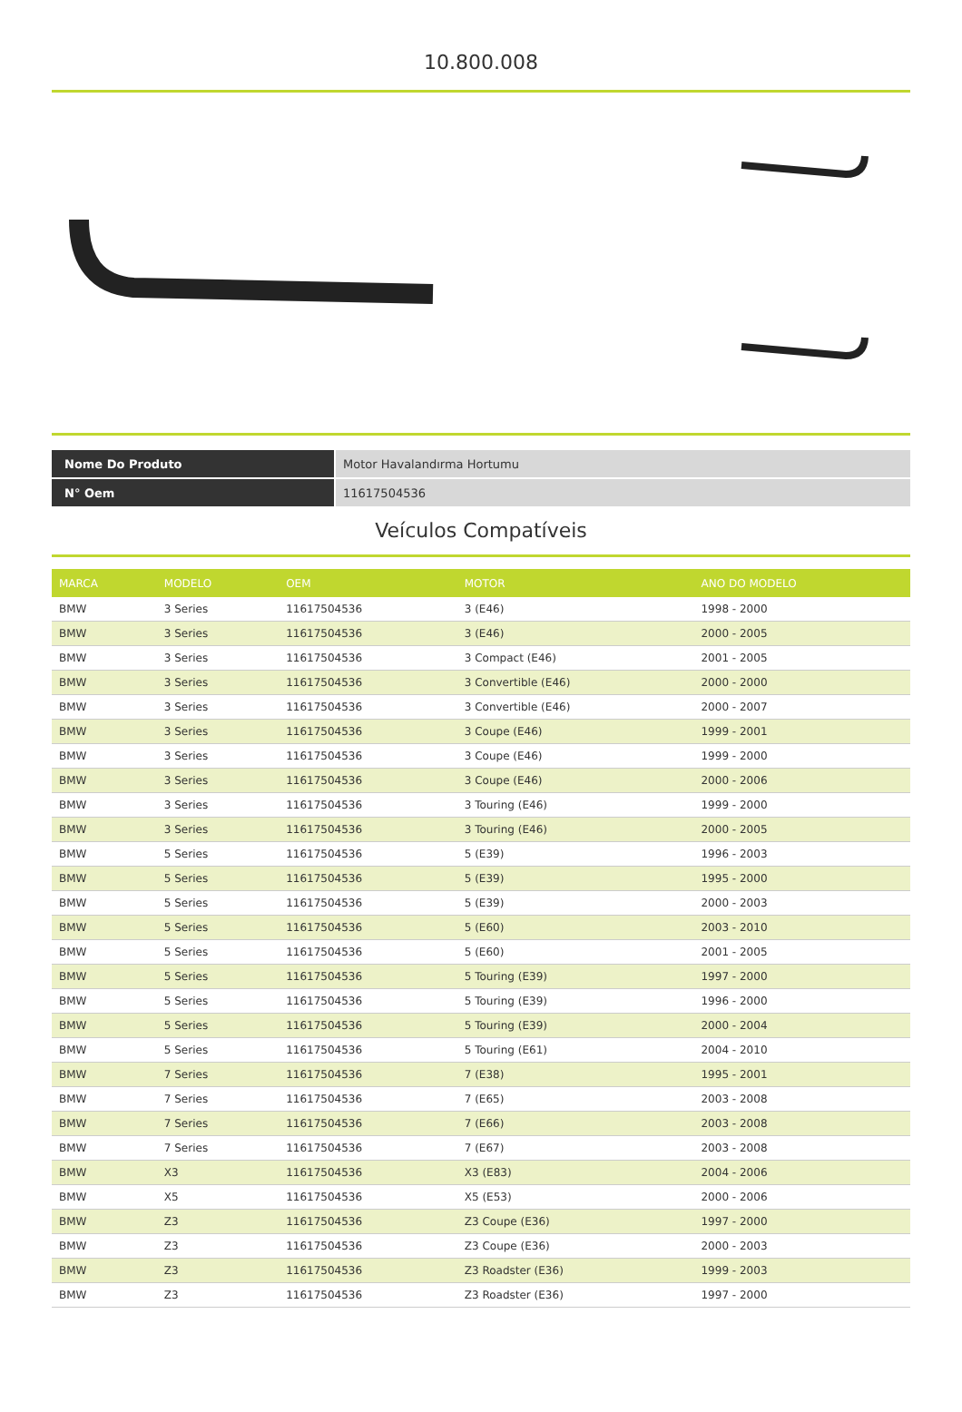10.800.008
| Nome Do Produto | Motor Havalandırma Hortumu |
| N° Oem | 11617504536 |
Veículos Compatíveis
| MARCA | MODELO | OEM | MOTOR | ANO DO MODELO |
| --- | --- | --- | --- | --- |
| BMW | 3 Series | 11617504536 | 3 (E46) | 1998 - 2000 |
| BMW | 3 Series | 11617504536 | 3 (E46) | 2000 - 2005 |
| BMW | 3 Series | 11617504536 | 3 Compact (E46) | 2001 - 2005 |
| BMW | 3 Series | 11617504536 | 3 Convertible (E46) | 2000 - 2000 |
| BMW | 3 Series | 11617504536 | 3 Convertible (E46) | 2000 - 2007 |
| BMW | 3 Series | 11617504536 | 3 Coupe (E46) | 1999 - 2001 |
| BMW | 3 Series | 11617504536 | 3 Coupe (E46) | 1999 - 2000 |
| BMW | 3 Series | 11617504536 | 3 Coupe (E46) | 2000 - 2006 |
| BMW | 3 Series | 11617504536 | 3 Touring (E46) | 1999 - 2000 |
| BMW | 3 Series | 11617504536 | 3 Touring (E46) | 2000 - 2005 |
| BMW | 5 Series | 11617504536 | 5 (E39) | 1996 - 2003 |
| BMW | 5 Series | 11617504536 | 5 (E39) | 1995 - 2000 |
| BMW | 5 Series | 11617504536 | 5 (E39) | 2000 - 2003 |
| BMW | 5 Series | 11617504536 | 5 (E60) | 2003 - 2010 |
| BMW | 5 Series | 11617504536 | 5 (E60) | 2001 - 2005 |
| BMW | 5 Series | 11617504536 | 5 Touring (E39) | 1997 - 2000 |
| BMW | 5 Series | 11617504536 | 5 Touring (E39) | 1996 - 2000 |
| BMW | 5 Series | 11617504536 | 5 Touring (E39) | 2000 - 2004 |
| BMW | 5 Series | 11617504536 | 5 Touring (E61) | 2004 - 2010 |
| BMW | 7 Series | 11617504536 | 7 (E38) | 1995 - 2001 |
| BMW | 7 Series | 11617504536 | 7 (E65) | 2003 - 2008 |
| BMW | 7 Series | 11617504536 | 7 (E66) | 2003 - 2008 |
| BMW | 7 Series | 11617504536 | 7 (E67) | 2003 - 2008 |
| BMW | X3 | 11617504536 | X3 (E83) | 2004 - 2006 |
| BMW | X5 | 11617504536 | X5 (E53) | 2000 - 2006 |
| BMW | Z3 | 11617504536 | Z3 Coupe (E36) | 1997 - 2000 |
| BMW | Z3 | 11617504536 | Z3 Coupe (E36) | 2000 - 2003 |
| BMW | Z3 | 11617504536 | Z3 Roadster (E36) | 1999 - 2003 |
| BMW | Z3 | 11617504536 | Z3 Roadster (E36) | 1997 - 2000 |